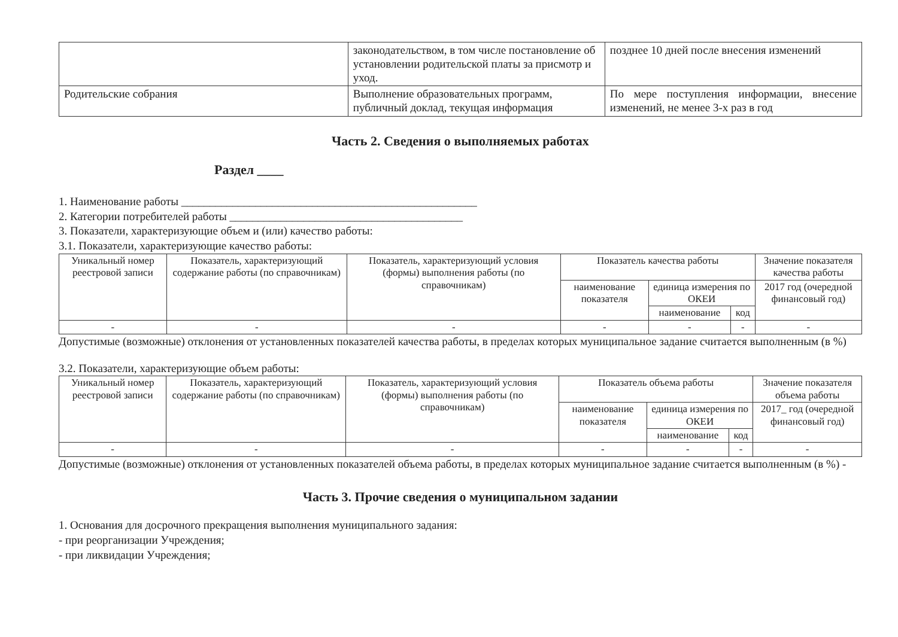| | законодательством, в том числе постановление об установлении родительской платы за присмотр и уход. | позднее 10 дней после внесения изменений |
| Родительские собрания | Выполнение образовательных программ, публичный доклад, текущая информация | По мере поступления информации, внесение изменений, не менее 3-х раз в год |
Часть 2. Сведения о выполняемых работах
Раздел ____
1. Наименование работы ____________________________________________________
2. Категории потребителей работы _________________________________________
3. Показатели, характеризующие объем и (или) качество работы:
3.1. Показатели, характеризующие качество работы:
| Уникальный номер реестровой записи | Показатель, характеризующий содержание работы (по справочникам) | Показатель, характеризующий условия (формы) выполнения работы (по справочникам) | Показатель качества работы | | | Значение показателя качества работы |
| --- | --- | --- | --- | --- | --- | --- |
| | | | наименование показателя | единица измерения по ОКЕИ | | 2017 год (очередной финансовый год) |
| | | | | наименование | код | |
| - | - | - | - | - | - | - |
Допустимые (возможные) отклонения от установленных показателей качества работы, в пределах которых муниципальное задание считается выполненным (в %)
3.2. Показатели, характеризующие объем работы:
| Уникальный номер реестровой записи | Показатель, характеризующий содержание работы (по справочникам) | Показатель, характеризующий условия (формы) выполнения работы (по справочникам) | Показатель объема работы | | | Значение показателя объема работы |
| --- | --- | --- | --- | --- | --- | --- |
| | | | наименование показателя | единица измерения по ОКЕИ | | 2017_ год (очередной финансовый год) |
| | | | | наименование | код | |
| - | - | - | - | - | - | - |
Допустимые (возможные) отклонения от установленных показателей объема работы, в пределах которых муниципальное задание считается выполненным (в %) -
Часть 3. Прочие сведения о муниципальном задании
1. Основания для досрочного прекращения выполнения муниципального задания:
- при реорганизации Учреждения;
- при ликвидации Учреждения;